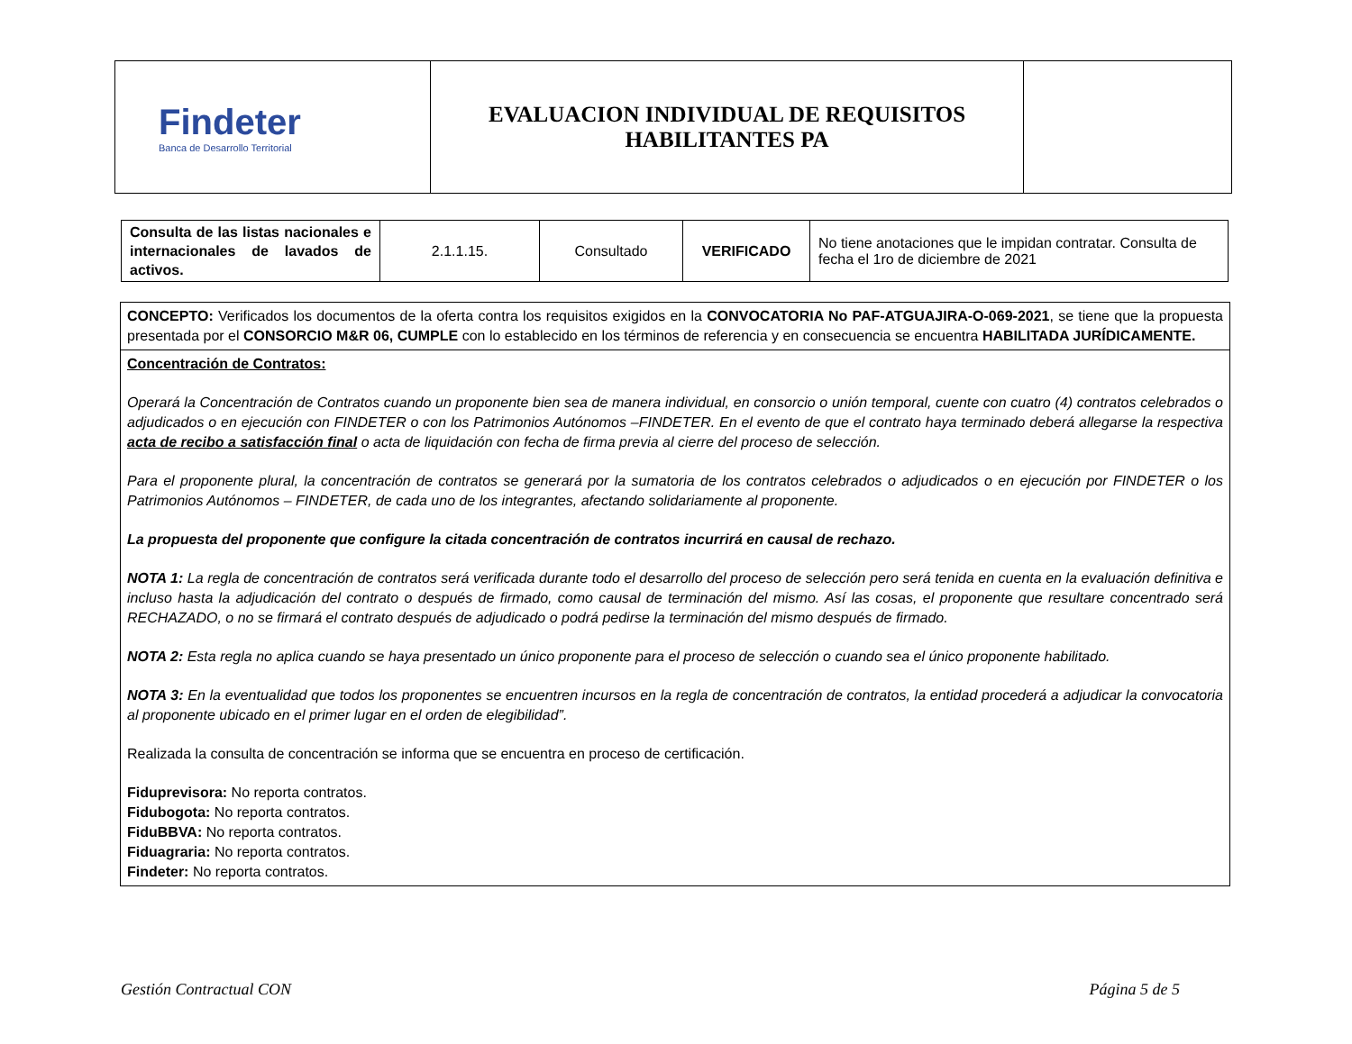| Findeter Banca de Desarrollo Territorial | EVALUACION INDIVIDUAL DE REQUISITOS HABILITANTES PA | |
| Consulta de las listas nacionales e internacionales de lavados de activos. | 2.1.1.15. | Consultado | VERIFICADO | No tiene anotaciones que le impidan contratar. Consulta de fecha el 1ro de diciembre de 2021 |
CONCEPTO: Verificados los documentos de la oferta contra los requisitos exigidos en la CONVOCATORIA No PAF-ATGUAJIRA-O-069-2021, se tiene que la propuesta presentada por el CONSORCIO M&R 06, CUMPLE con lo establecido en los términos de referencia y en consecuencia se encuentra HABILITADA JURÍDICAMENTE.
Concentración de Contratos:
Operará la Concentración de Contratos cuando un proponente bien sea de manera individual, en consorcio o unión temporal, cuente con cuatro (4) contratos celebrados o adjudicados o en ejecución con FINDETER o con los Patrimonios Autónomos –FINDETER. En el evento de que el contrato haya terminado deberá allegarse la respectiva acta de recibo a satisfacción final o acta de liquidación con fecha de firma previa al cierre del proceso de selección.
Para el proponente plural, la concentración de contratos se generará por la sumatoria de los contratos celebrados o adjudicados o en ejecución por FINDETER o los Patrimonios Autónomos – FINDETER, de cada uno de los integrantes, afectando solidariamente al proponente.
La propuesta del proponente que configure la citada concentración de contratos incurrirá en causal de rechazo.
NOTA 1: La regla de concentración de contratos será verificada durante todo el desarrollo del proceso de selección pero será tenida en cuenta en la evaluación definitiva e incluso hasta la adjudicación del contrato o después de firmado, como causal de terminación del mismo. Así las cosas, el proponente que resultare concentrado será RECHAZADO, o no se firmará el contrato después de adjudicado o podrá pedirse la terminación del mismo después de firmado.
NOTA 2: Esta regla no aplica cuando se haya presentado un único proponente para el proceso de selección o cuando sea el único proponente habilitado.
NOTA 3: En la eventualidad que todos los proponentes se encuentren incursos en la regla de concentración de contratos, la entidad procederá a adjudicar la convocatoria al proponente ubicado en el primer lugar en el orden de elegibilidad”.
Realizada la consulta de concentración se informa que se encuentra en proceso de certificación.
Fiduprevisora: No reporta contratos.
Fidubogota: No reporta contratos.
FiduBBVA: No reporta contratos.
Fiduagraria: No reporta contratos.
Findeter: No reporta contratos.
Gestión Contractual CON Página 5 de 5